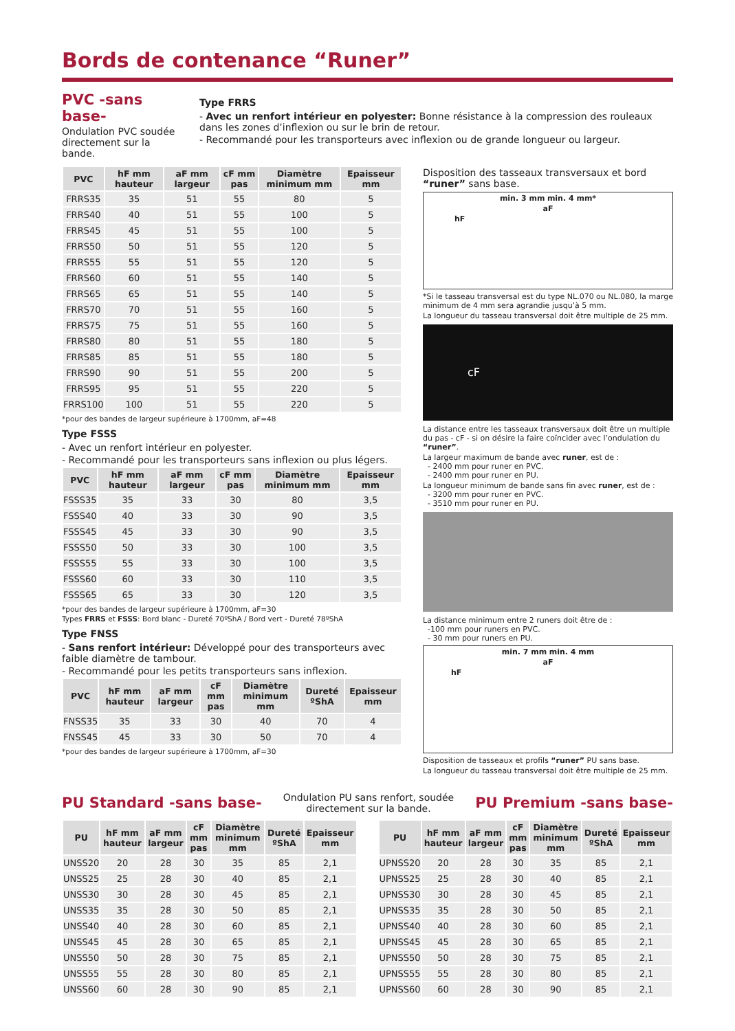Bords de contenance “Runer”
PVC -sans base-
Ondulation PVC soudée directement sur la bande.
Type FRRS
- Avec un renfort intérieur en polyester: Bonne résistance à la compression des rouleaux dans les zones d’inflexion ou sur le brin de retour.
- Recommandé pour les transporteurs avec inflexion ou de grande longueur ou largeur.
| PVC | hF mm hauteur | aF mm largeur | cF mm pas | Diamètre minimum mm | Epaisseur mm |
| --- | --- | --- | --- | --- | --- |
| FRRS35 | 35 | 51 | 55 | 80 | 5 |
| FRRS40 | 40 | 51 | 55 | 100 | 5 |
| FRRS45 | 45 | 51 | 55 | 100 | 5 |
| FRRS50 | 50 | 51 | 55 | 120 | 5 |
| FRRS55 | 55 | 51 | 55 | 120 | 5 |
| FRRS60 | 60 | 51 | 55 | 140 | 5 |
| FRRS65 | 65 | 51 | 55 | 140 | 5 |
| FRRS70 | 70 | 51 | 55 | 160 | 5 |
| FRRS75 | 75 | 51 | 55 | 160 | 5 |
| FRRS80 | 80 | 51 | 55 | 180 | 5 |
| FRRS85 | 85 | 51 | 55 | 180 | 5 |
| FRRS90 | 90 | 51 | 55 | 200 | 5 |
| FRRS95 | 95 | 51 | 55 | 220 | 5 |
| FRRS100 | 100 | 51 | 55 | 220 | 5 |
*pour des bandes de largeur supérieure à 1700mm, aF=48
Type FSSS
- Avec un renfort intérieur en polyester.
- Recommandé pour les transporteurs sans inflexion ou plus légers.
| PVC | hF mm hauteur | aF mm largeur | cF mm pas | Diamètre minimum mm | Epaisseur mm |
| --- | --- | --- | --- | --- | --- |
| FSSS35 | 35 | 33 | 30 | 80 | 3,5 |
| FSSS40 | 40 | 33 | 30 | 90 | 3,5 |
| FSSS45 | 45 | 33 | 30 | 90 | 3,5 |
| FSSS50 | 50 | 33 | 30 | 100 | 3,5 |
| FSSS55 | 55 | 33 | 30 | 100 | 3,5 |
| FSSS60 | 60 | 33 | 30 | 110 | 3,5 |
| FSSS65 | 65 | 33 | 30 | 120 | 3,5 |
*pour des bandes de largeur supérieure à 1700mm, aF=30
Types FRRS et FSSS: Bord blanc - Dureté 70ºShA / Bord vert - Dureté 78ºShA
Type FNSS
- Sans renfort intérieur: Développé pour des transporteurs avec faible diamètre de tambour.
- Recommandé pour les petits transporteurs sans inflexion.
| PVC | hF mm hauteur | aF mm largeur | cF mm pas | Diamètre minimum mm | Dureté ºShA | Epaisseur mm |
| --- | --- | --- | --- | --- | --- | --- |
| FNSS35 | 35 | 33 | 30 | 40 | 70 | 4 |
| FNSS45 | 45 | 33 | 30 | 50 | 70 | 4 |
*pour des bandes de largeur supérieure à 1700mm, aF=30
Disposition des tasseaux transversaux et bord “runer” sans base.
min. 3 mm min. 4 mm*
aF
hF
*Si le tasseau transversal est du type NL.070 ou NL.080, la marge minimum de 4 mm sera agrandie jusqu’à 5 mm.
La longueur du tasseau transversal doit être multiple de 25 mm.
cF
La distance entre les tasseaux transversaux doit être un multiple du pas - cF - si on désire la faire coïncider avec l’ondulation du “runer”.
La largeur maximum de bande avec runer, est de :
- 2400 mm pour runer en PVC.
- 2400 mm pour runer en PU.
La longueur minimum de bande sans fin avec runer, est de :
- 3200 mm pour runer en PVC.
- 3510 mm pour runer en PU.
La distance minimum entre 2 runers doit être de :
-100 mm pour runers en PVC.
- 30 mm pour runers en PU.
min. 7 mm min. 4 mm
aF
hF
Disposition de tasseaux et profils “runer” PU sans base.
La longueur du tasseau transversal doit être multiple de 25 mm.
PU Standard -sans base-
Ondulation PU sans renfort, soudée
directement sur la bande.
PU Premium -sans base-
| PU | hF mm hauteur | aF mm largeur | cF mm pas | Diamètre minimum mm | Dureté ºShA | Epaisseur mm |
| --- | --- | --- | --- | --- | --- | --- |
| UNSS20 | 20 | 28 | 30 | 35 | 85 | 2,1 |
| UNSS25 | 25 | 28 | 30 | 40 | 85 | 2,1 |
| UNSS30 | 30 | 28 | 30 | 45 | 85 | 2,1 |
| UNSS35 | 35 | 28 | 30 | 50 | 85 | 2,1 |
| UNSS40 | 40 | 28 | 30 | 60 | 85 | 2,1 |
| UNSS45 | 45 | 28 | 30 | 65 | 85 | 2,1 |
| UNSS50 | 50 | 28 | 30 | 75 | 85 | 2,1 |
| UNSS55 | 55 | 28 | 30 | 80 | 85 | 2,1 |
| UNSS60 | 60 | 28 | 30 | 90 | 85 | 2,1 |
| PU | hF mm hauteur | aF mm largeur | cF mm pas | Diamètre minimum mm | Dureté ºShA | Epaisseur mm |
| --- | --- | --- | --- | --- | --- | --- |
| UPNSS20 | 20 | 28 | 30 | 35 | 85 | 2,1 |
| UPNSS25 | 25 | 28 | 30 | 40 | 85 | 2,1 |
| UPNSS30 | 30 | 28 | 30 | 45 | 85 | 2,1 |
| UPNSS35 | 35 | 28 | 30 | 50 | 85 | 2,1 |
| UPNSS40 | 40 | 28 | 30 | 60 | 85 | 2,1 |
| UPNSS45 | 45 | 28 | 30 | 65 | 85 | 2,1 |
| UPNSS50 | 50 | 28 | 30 | 75 | 85 | 2,1 |
| UPNSS55 | 55 | 28 | 30 | 80 | 85 | 2,1 |
| UPNSS60 | 60 | 28 | 30 | 90 | 85 | 2,1 |